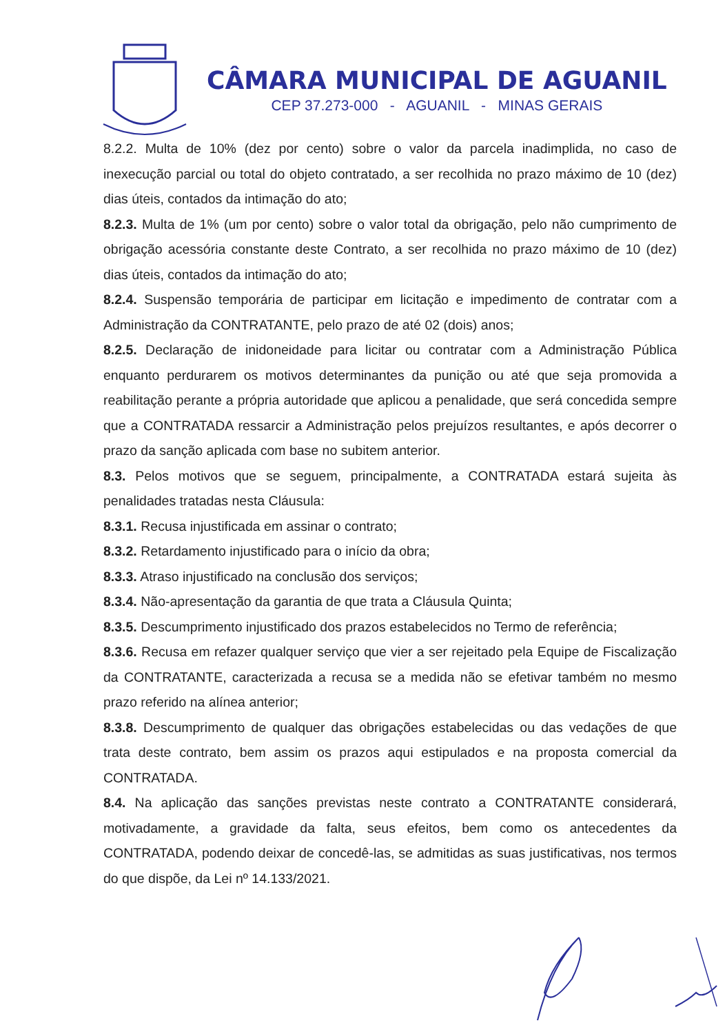CÂMARA MUNICIPAL DE AGUANIL
CEP 37.273-000 - AGUANIL - MINAS GERAIS
8.2.2. Multa de 10% (dez por cento) sobre o valor da parcela inadimplida, no caso de inexecução parcial ou total do objeto contratado, a ser recolhida no prazo máximo de 10 (dez) dias úteis, contados da intimação do ato;
8.2.3. Multa de 1% (um por cento) sobre o valor total da obrigação, pelo não cumprimento de obrigação acessória constante deste Contrato, a ser recolhida no prazo máximo de 10 (dez) dias úteis, contados da intimação do ato;
8.2.4. Suspensão temporária de participar em licitação e impedimento de contratar com a Administração da CONTRATANTE, pelo prazo de até 02 (dois) anos;
8.2.5. Declaração de inidoneidade para licitar ou contratar com a Administração Pública enquanto perdurarem os motivos determinantes da punição ou até que seja promovida a reabilitação perante a própria autoridade que aplicou a penalidade, que será concedida sempre que a CONTRATADA ressarcir a Administração pelos prejuízos resultantes, e após decorrer o prazo da sanção aplicada com base no subitem anterior.
8.3. Pelos motivos que se seguem, principalmente, a CONTRATADA estará sujeita às penalidades tratadas nesta Cláusula:
8.3.1. Recusa injustificada em assinar o contrato;
8.3.2. Retardamento injustificado para o início da obra;
8.3.3. Atraso injustificado na conclusão dos serviços;
8.3.4. Não-apresentação da garantia de que trata a Cláusula Quinta;
8.3.5. Descumprimento injustificado dos prazos estabelecidos no Termo de referência;
8.3.6. Recusa em refazer qualquer serviço que vier a ser rejeitado pela Equipe de Fiscalização da CONTRATANTE, caracterizada a recusa se a medida não se efetivar também no mesmo prazo referido na alínea anterior;
8.3.8. Descumprimento de qualquer das obrigações estabelecidas ou das vedações de que trata deste contrato, bem assim os prazos aqui estipulados e na proposta comercial da CONTRATADA.
8.4. Na aplicação das sanções previstas neste contrato a CONTRATANTE considerará, motivadamente, a gravidade da falta, seus efeitos, bem como os antecedentes da CONTRATADA, podendo deixar de concedê-las, se admitidas as suas justificativas, nos termos do que dispõe, da Lei nº 14.133/2021.